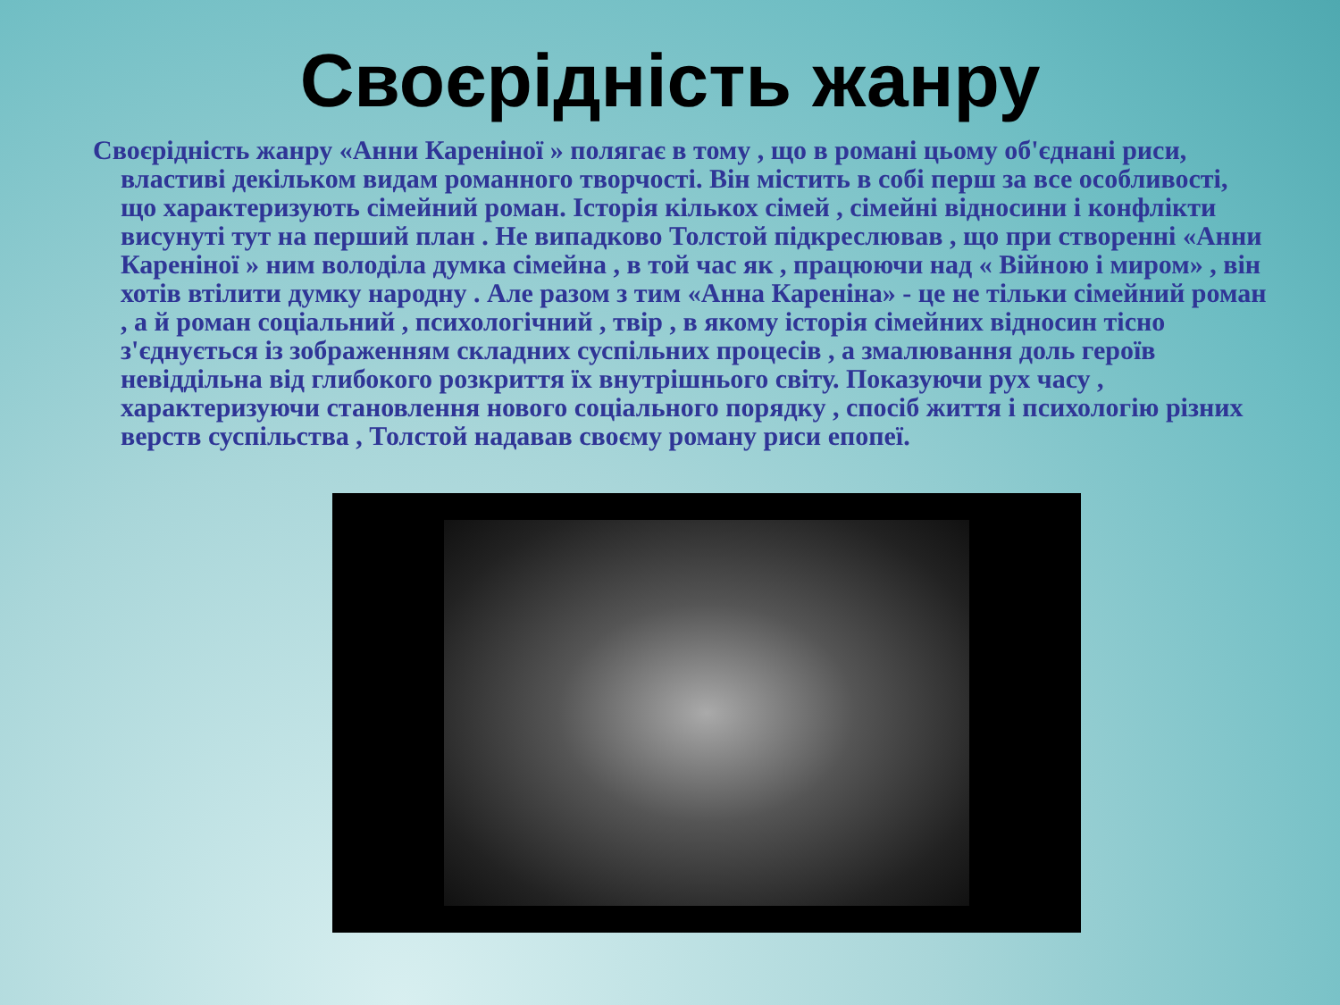Своєрідність жанру
Своєрідність жанру «Анни Кареніної » полягає в тому , що в романі цьому об'єднані риси, властиві декільком видам романного творчості. Він містить в собі перш за все особливості, що характеризують сімейний роман. Історія кількох сімей , сімейні відносини і конфлікти висунуті тут на перший план . Не випадково Толстой підкреслював , що при створенні «Анни Кареніної » ним володіла думка сімейна , в той час як , працюючи над « Війною і миром» , він хотів втілити думку народну . Але разом з тим «Анна Кареніна» - це не тільки сімейний роман , а й роман соціальний , психологічний , твір , в якому історія сімейних відносин тісно з'єднується із зображенням складних суспільних процесів , а змалювання доль героїв невіддільна від глибокого розкриття їх внутрішнього світу. Показуючи рух часу , характеризуючи становлення нового соціального порядку , спосіб життя і психологію різних верств суспільства , Толстой надавав своєму роману риси епопеї.